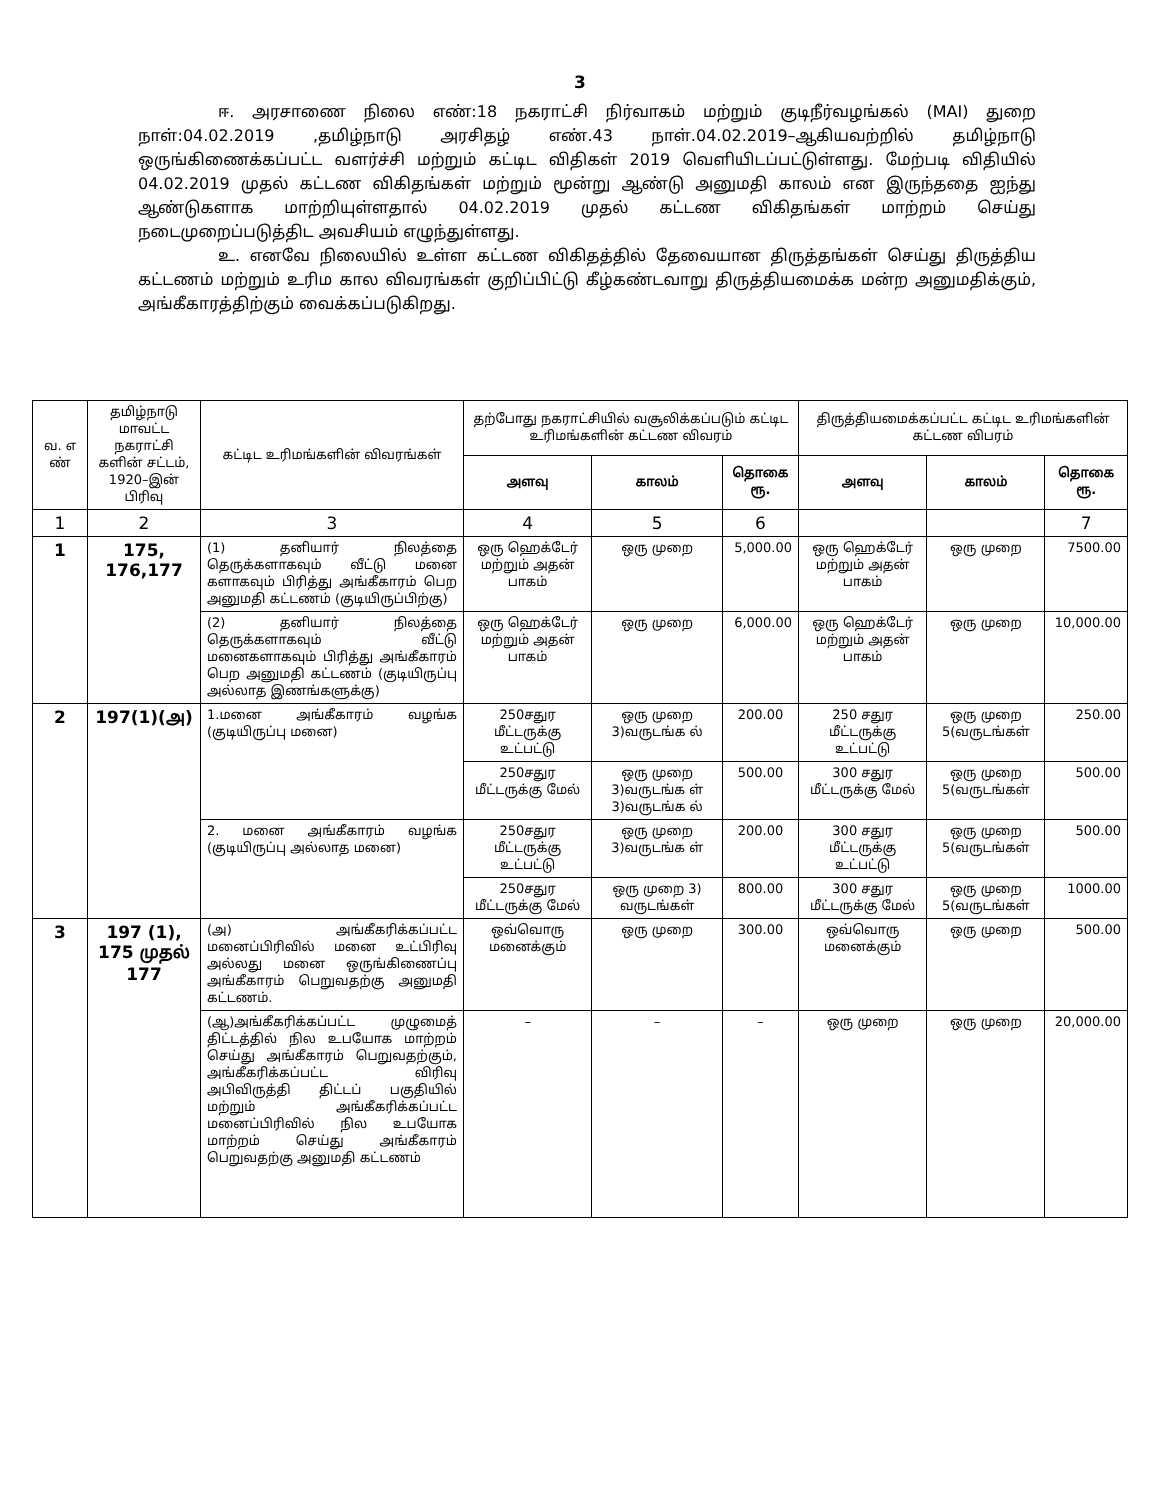3
ஈ. அரசாணை நிலை எண்:18 நகராட்சி நிர்வாகம் மற்றும் குடிநீர்வழங்கல் (MAI) துறை நாள்:04.02.2019 ,தமிழ்நாடு அரசிதழ் எண்.43 நாள்.04.02.2019–ஆகியவற்றில் தமிழ்நாடு ஒருங்கிணைக்கப்பட்ட வளர்ச்சி மற்றும் கட்டிட விதிகள் 2019 வெளியிடப்பட்டுள்ளது. மேற்படி விதியில் 04.02.2019 முதல் கட்டண விகிதங்கள் மற்றும் மூன்று ஆண்டு அனுமதி காலம் என இருந்ததை ஐந்து ஆண்டுகளாக மாற்றியுள்ளதால் 04.02.2019 முதல் கட்டண விகிதங்கள் மாற்றம் செய்து நடைமுறைப்படுத்திட அவசியம் எழுந்துள்ளது.
உ. எனவே நிலையில் உள்ள கட்டண விகிதத்தில் தேவையான திருத்தங்கள் செய்து திருத்திய கட்டணம் மற்றும் உரிம கால விவரங்கள் குறிப்பிட்டு கீழ்கண்டவாறு திருத்தியமைக்க மன்ற அனுமதிக்கும், அங்கீகாரத்திற்கும் வைக்கப்படுகிறது.
| வ. எ ண் | தமிழ்நாடு மாவட்ட நகராட்சி களின் சட்டம், 1920–இன் பிரிவு | கட்டிட உரிமங்களின் விவரங்கள் | தற்போது நகராட்சியில் வசூலிக்கப்படும் கட்டிட உரிமங்களின் கட்டண விவரம் | | | திருத்தியமைக்கப்பட்ட கட்டிட உரிமங்களின் கட்டண விபரம் | | |
| --- | --- | --- | --- | --- | --- | --- | --- | --- |
| | | | அளவு | காலம் | தொகை ரூ. | அளவு | காலம் | தொகை ரூ. |
| 1 | 2 | 3 | 4 | 5 | 6 | | | 7 |
| 1 | 175, 176,177 | (1) தனியார் நிலத்தை தெருக்களாகவும் வீட்டு மனை களாகவும் பிரித்து அங்கீகாரம் பெற அனுமதி கட்டணம் (குடியிருப்பிற்கு) | ஒரு ஹெக்டேர் மற்றும் அதன் பாகம் | ஒரு முறை | 5,000.00 | ஒரு ஹெக்டேர் மற்றும் அதன் பாகம் | ஒரு முறை | 7500.00 |
| | | (2) தனியார் நிலத்தை தெருக்களாகவும் வீட்டு மனைகளாகவும் பிரித்து அங்கீகாரம் பெற அனுமதி கட்டணம் (குடியிருப்பு அல்லாத இணங்களுக்கு) | ஒரு ஹெக்டேர் மற்றும் அதன் பாகம் | ஒரு முறை | 6,000.00 | ஒரு ஹெக்டேர் மற்றும் அதன் பாகம் | ஒரு முறை | 10,000.00 |
| 2 | 197(1)(அ) | 1.மனை அங்கீகாரம் வழங்க (குடியிருப்பு மனை) | 250சதுர மீட்டருக்கு உட்பட்டு | ஒரு முறை 3)வருடங்க ல் | 200.00 | 250 சதுர மீட்டருக்கு உட்பட்டு | ஒரு முறை 5(வருடங்கள் | 250.00 |
| | | | 250சதுர மீட்டருக்கு மேல் | ஒரு முறை 3)வருடங்க ள் 3)வருடங்க ல் | 500.00 | 300 சதுர மீட்டருக்கு மேல் | ஒரு முறை 5(வருடங்கள் | 500.00 |
| | | 2. மனை அங்கீகாரம் வழங்க (குடியிருப்பு அல்லாத மனை) | 250சதுர மீட்டருக்கு உட்பட்டு | ஒரு முறை 3)வருடங்க ள் | 200.00 | 300 சதுர மீட்டருக்கு உட்பட்டு | ஒரு முறை 5(வருடங்கள் | 500.00 |
| | | | 250சதுர மீட்டருக்கு மேல் | ஒரு முறை 3) வருடங்கள் | 800.00 | 300 சதுர மீட்டருக்கு மேல் | ஒரு முறை 5(வருடங்கள் | 1000.00 |
| 3 | 197 (1), 175 முதல் 177 | (அ) அங்கீகரிக்கப்பட்ட மனைப்பிரிவில் மனை உட்பிரிவு அல்லது மனை ஒருங்கிணைப்பு அங்கீகாரம் பெறுவதற்கு அனுமதி கட்டணம். | ஒவ்வொரு மனைக்கும் | ஒரு முறை | 300.00 | ஒவ்வொரு மனைக்கும் | ஒரு முறை | 500.00 |
| | | (ஆ)அங்கீகரிக்கப்பட்ட முழுமைத் திட்டத்தில் நில உபயோக மாற்றம் செய்து அங்கீகாரம் பெறுவதற்கும், அங்கீகரிக்கப்பட்ட விரிவு அபிவிருத்தி திட்டப் பகுதியில் மற்றும் அங்கீகரிக்கப்பட்ட மனைப்பிரிவில் நில உபயோக மாற்றம் செய்து அங்கீகாரம் பெறுவதற்கு அனுமதி கட்டணம் | – | – | – | ஒரு முறை | ஒரு முறை | 20,000.00 |